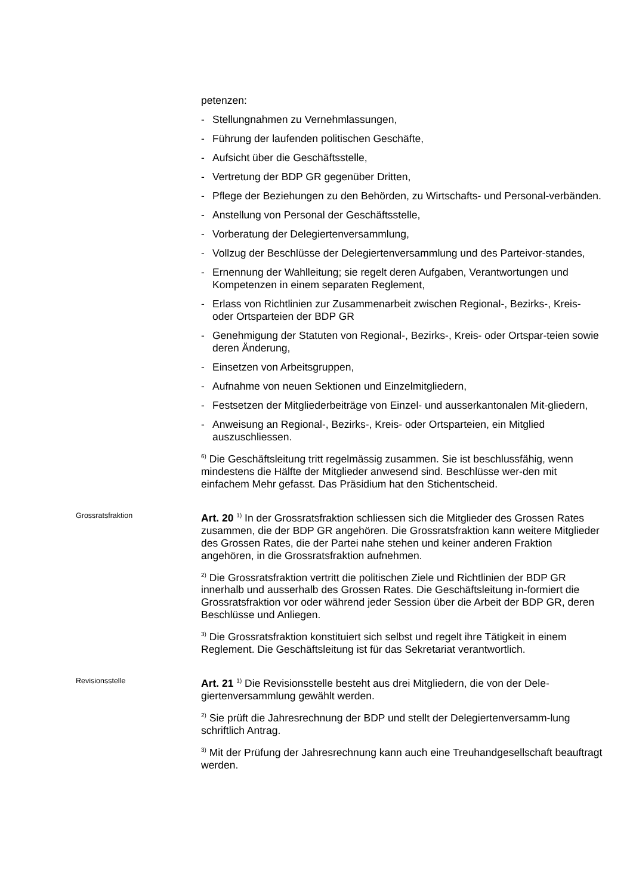petenzen:
- Stellungnahmen zu Vernehmlassungen,
- Führung der laufenden politischen Geschäfte,
- Aufsicht über die Geschäftsstelle,
- Vertretung der BDP GR gegenüber Dritten,
- Pflege der Beziehungen zu den Behörden, zu Wirtschafts- und Personal-verbänden.
- Anstellung von Personal der Geschäftsstelle,
- Vorberatung der Delegiertenversammlung,
- Vollzug der Beschlüsse der Delegiertenversammlung und des Parteivor-standes,
- Ernennung der Wahlleitung; sie regelt deren Aufgaben, Verantwortungen und Kompetenzen in einem separaten Reglement,
- Erlass von Richtlinien zur Zusammenarbeit zwischen Regional-, Bezirks-, Kreis- oder Ortsparteien der BDP GR
- Genehmigung der Statuten von Regional-, Bezirks-, Kreis- oder Ortspar-teien sowie deren Änderung,
- Einsetzen von Arbeitsgruppen,
- Aufnahme von neuen Sektionen und Einzelmitgliedern,
- Festsetzen der Mitgliederbeiträge von Einzel- und ausserkantonalen Mit-gliedern,
- Anweisung an Regional-, Bezirks-, Kreis- oder Ortsparteien, ein Mitglied auszuschliessen.
<sup>6)</sup> Die Geschäftsleitung tritt regelmässig zusammen. Sie ist beschlussfähig, wenn mindestens die Hälfte der Mitglieder anwesend sind. Beschlüsse wer-den mit einfachem Mehr gefasst. Das Präsidium hat den Stichentscheid.
Grossratsfraktion
Art. 20 <sup>1)</sup> In der Grossratsfraktion schliessen sich die Mitglieder des Grossen Rates zusammen, die der BDP GR angehören. Die Grossratsfraktion kann weitere Mitglieder des Grossen Rates, die der Partei nahe stehen und keiner anderen Fraktion angehören, in die Grossratsfraktion aufnehmen.
<sup>2)</sup> Die Grossratsfraktion vertritt die politischen Ziele und Richtlinien der BDP GR innerhalb und ausserhalb des Grossen Rates. Die Geschäftsleitung in-formiert die Grossratsfraktion vor oder während jeder Session über die Arbeit der BDP GR, deren Beschlüsse und Anliegen.
<sup>3)</sup> Die Grossratsfraktion konstituiert sich selbst und regelt ihre Tätigkeit in einem Reglement. Die Geschäftsleitung ist für das Sekretariat verantwortlich.
Revisionsstelle
Art. 21 <sup>1)</sup> Die Revisionsstelle besteht aus drei Mitgliedern, die von der Dele-giertenversammlung gewählt werden.
<sup>2)</sup> Sie prüft die Jahresrechnung der BDP und stellt der Delegiertenversamm-lung schriftlich Antrag.
<sup>3)</sup> Mit der Prüfung der Jahresrechnung kann auch eine Treuhandgesellschaft beauftragt werden.